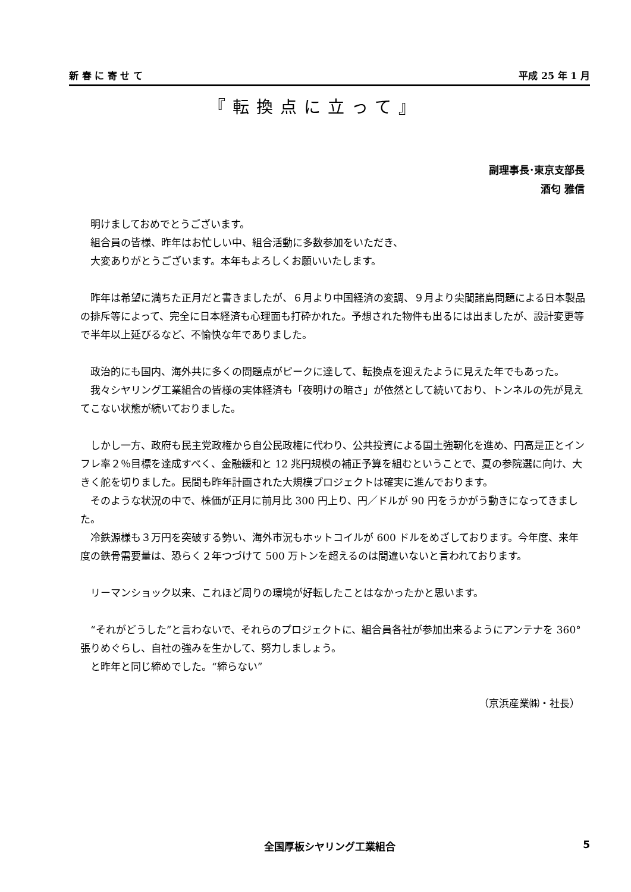新 春 に 寄 せ て 平成 25 年 1 月
『転換点に立って』
副理事長･東京支部長
酒匂 雅信
明けましておめでとうございます。
組合員の皆様、昨年はお忙しい中、組合活動に多数参加をいただき、
大変ありがとうございます。本年もよろしくお願いいたします。
昨年は希望に満ちた正月だと書きましたが、６月より中国経済の変調、９月より尖閣諸島問題による日本製品の排斥等によって、完全に日本経済も心理面も打砕かれた。予想された物件も出るには出ましたが、設計変更等で半年以上延びるなど、不愉快な年でありました。
政治的にも国内、海外共に多くの問題点がピークに達して、転換点を迎えたように見えた年でもあった。
我々シヤリング工業組合の皆様の実体経済も「夜明けの暗さ」が依然として続いており、トンネルの先が見えてこない状態が続いておりました。
しかし一方、政府も民主党政権から自公民政権に代わり、公共投資による国土強靭化を進め、円高是正とインフレ率２％目標を達成すべく、金融緩和と 12 兆円規模の補正予算を組むということで、夏の参院選に向け、大きく舵を切りました。民間も昨年計画された大規模プロジェクトは確実に進んでおります。
そのような状況の中で、株価が正月に前月比 300 円上り、円／ドルが 90 円をうかがう動きになってきました。
冷鉄源様も３万円を突破する勢い、海外市況もホットコイルが 600 ドルをめざしております。今年度、来年度の鉄骨需要量は、恐らく２年つづけて 500 万トンを超えるのは間違いないと言われております。
リーマンショック以来、これほど周りの環境が好転したことはなかったかと思います。
“それがどうした”と言わないで、それらのプロジェクトに、組合員各社が参加出来るようにアンテナを 360° 張りめぐらし、自社の強みを生かして、努力しましょう。
と昨年と同じ締めでした。“締らない”
（京浜産業㈱・社長）
全国厚板シヤリング工業組合
5